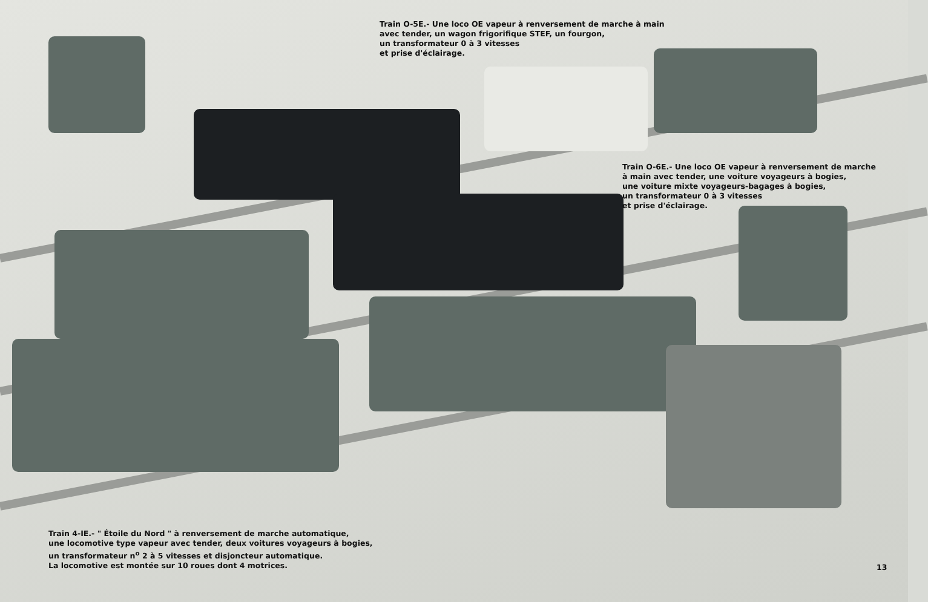Train O-5E.- Une loco OE vapeur à renversement de marche à main
avec tender, un wagon frigorifique STEF, un fourgon,
un transformateur 0 à 3 vitesses
et prise d'éclairage.
Train O-6E.- Une loco OE vapeur à renversement de marche
à main avec tender, une voiture voyageurs à bogies,
une voiture mixte voyageurs-bagages à bogies,
un transformateur 0 à 3 vitesses
et prise d'éclairage.
Train 4-IE.- " Étoile du Nord " à renversement de marche automatique,
une locomotive type vapeur avec tender, deux voitures voyageurs à bogies,
un transformateur n<sup>o</sup> 2 à 5 vitesses et disjoncteur automatique.
La locomotive est montée sur 10 roues dont 4 motrices.
13